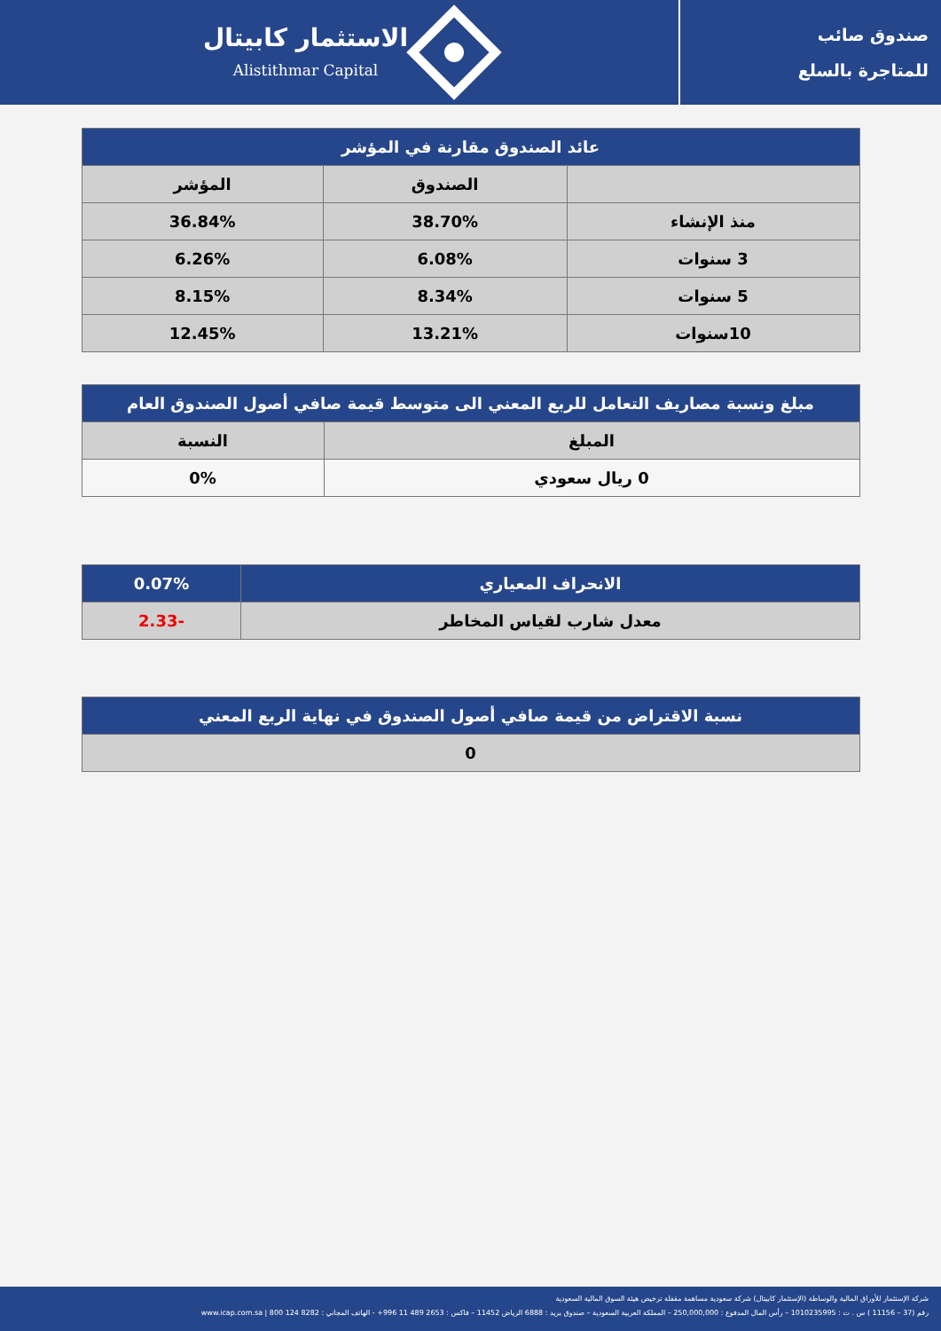صندوق صائب
للمتاجرة بالسلع
الاستثمار كابيتال
Alistithmar Capital
| عائد الصندوق مقارنة في المؤشر | | |
| --- | --- | --- |
| | الصندوق | المؤشر |
| منذ الإنشاء | 38.70% | 36.84% |
| 3 سنوات | 6.08% | 6.26% |
| 5 سنوات | 8.34% | 8.15% |
| 10سنوات | 13.21% | 12.45% |
| مبلغ ونسبة مصاريف التعامل للربع المعني الى متوسط قيمة صافي أصول الصندوق العام | |
| --- | --- |
| المبلغ | النسبة |
| 0 ريال سعودي | 0% |
| الانحراف المعياري | 0.07% |
| معدل شارب لقياس المخاطر | -2.33 |
| نسبة الاقتراض من قيمة صافي أصول الصندوق في نهاية الربع المعني |
| --- |
| 0 |
شركة الإستثمار للأوراق المالية والوساطة (الإستثمار كابيتال) شركة سعودية مساهمة مقفلة ترخيص هيئة السوق المالية السعودية
رقم (37 – 11156 ) س . ت : 1010235995 – رأس المال المدفوع : 250,000,000 – المملكة العربية السعودية – صندوق بريد : 6888 الرياض 11452 – فاكس : 2653 489 11 996+ - الهاتف المجاني : 8282 124 800 | www.icap.com.sa